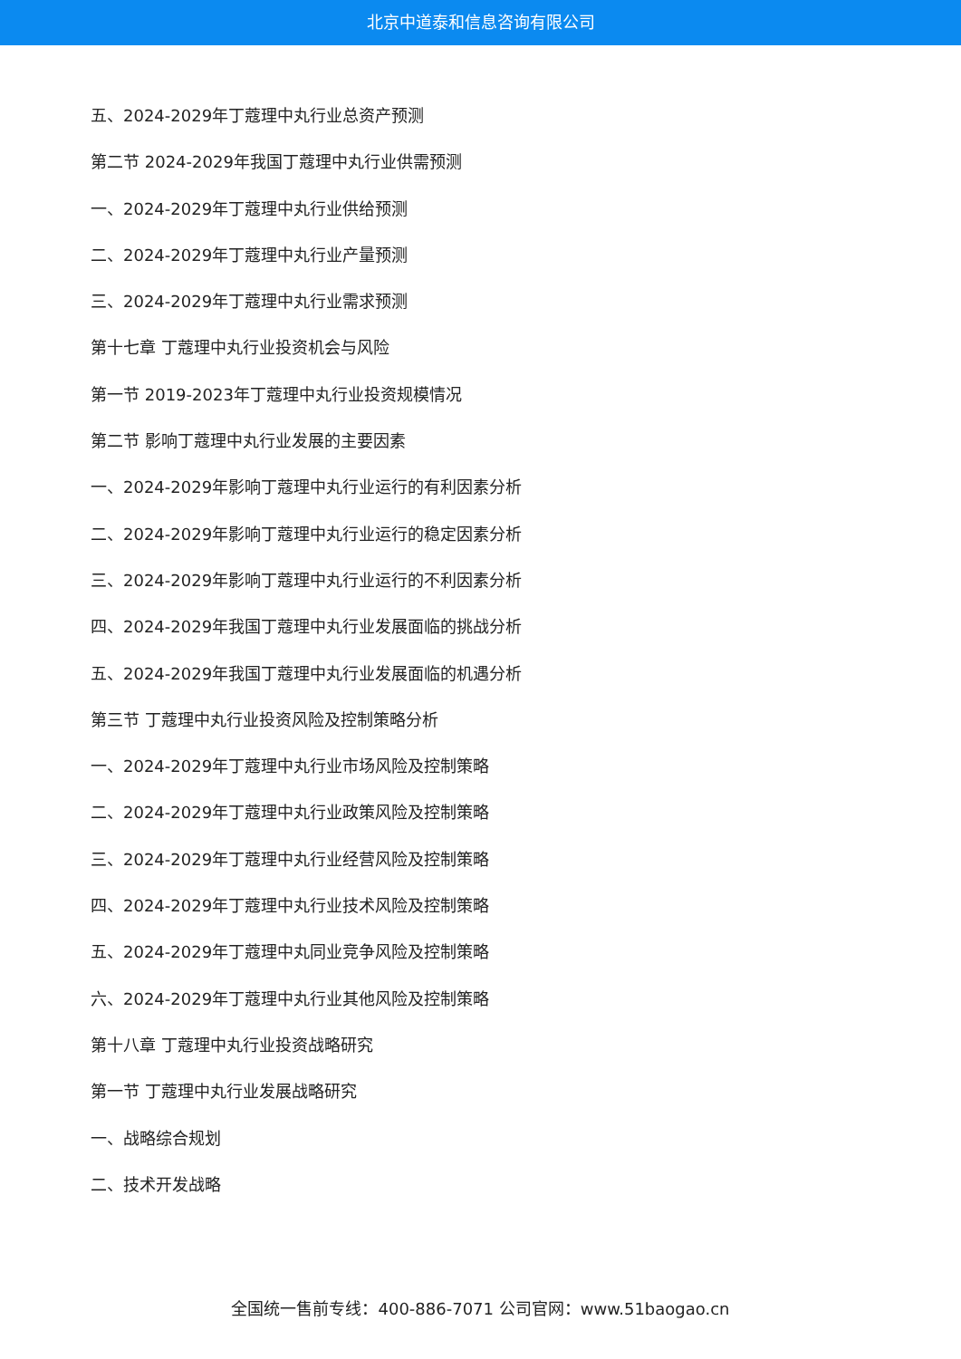北京中道泰和信息咨询有限公司
五、2024-2029年丁蔻理中丸行业总资产预测
第二节 2024-2029年我国丁蔻理中丸行业供需预测
一、2024-2029年丁蔻理中丸行业供给预测
二、2024-2029年丁蔻理中丸行业产量预测
三、2024-2029年丁蔻理中丸行业需求预测
第十七章 丁蔻理中丸行业投资机会与风险
第一节 2019-2023年丁蔻理中丸行业投资规模情况
第二节 影响丁蔻理中丸行业发展的主要因素
一、2024-2029年影响丁蔻理中丸行业运行的有利因素分析
二、2024-2029年影响丁蔻理中丸行业运行的稳定因素分析
三、2024-2029年影响丁蔻理中丸行业运行的不利因素分析
四、2024-2029年我国丁蔻理中丸行业发展面临的挑战分析
五、2024-2029年我国丁蔻理中丸行业发展面临的机遇分析
第三节 丁蔻理中丸行业投资风险及控制策略分析
一、2024-2029年丁蔻理中丸行业市场风险及控制策略
二、2024-2029年丁蔻理中丸行业政策风险及控制策略
三、2024-2029年丁蔻理中丸行业经营风险及控制策略
四、2024-2029年丁蔻理中丸行业技术风险及控制策略
五、2024-2029年丁蔻理中丸同业竞争风险及控制策略
六、2024-2029年丁蔻理中丸行业其他风险及控制策略
第十八章 丁蔻理中丸行业投资战略研究
第一节 丁蔻理中丸行业发展战略研究
一、战略综合规划
二、技术开发战略
全国统一售前专线：400-886-7071 公司官网：www.51baogao.cn